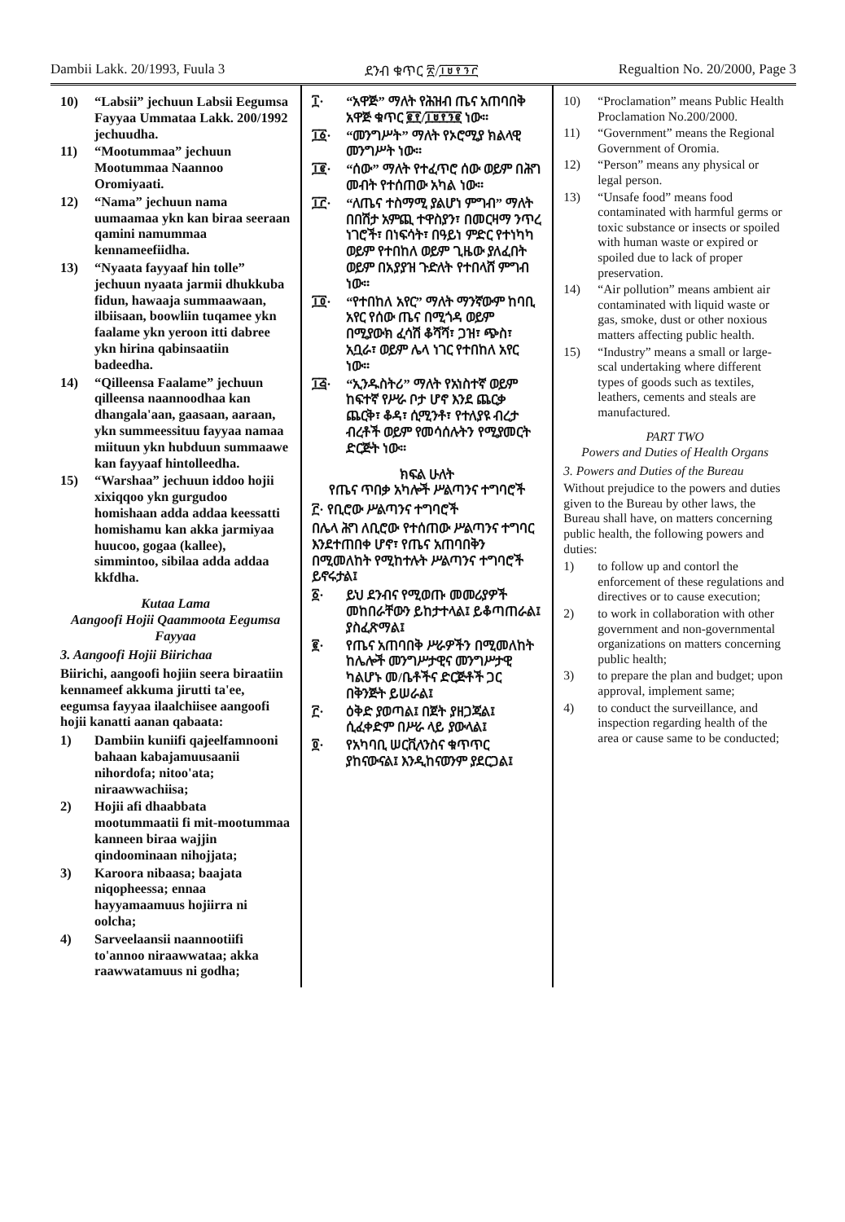Dambii Lakk. 20/1993, Fuula 3 ደንብ ቁጥር ፳/፲፱፻፺፫ Regualtion No. 20/2000, Page 3
10) “Labsii” jechuun Labsii Eegumsa Fayyaa Ummataa Lakk. 200/1992 jechuudha.
11) “Mootummaa” jechuun Mootummaa Naannoo Oromiyaati.
12) “Nama” jechuun nama uumaamaa ykn kan biraa seeraan qamini namummaa kennameefiidha.
13) “Nyaata fayyaaf hin tolle” jechuun nyaata jarmii dhukkuba fidun, hawaaja summaawaan, ilbiisaan, boowliin tuqamee ykn faalame ykn yeroon itti dabree ykn hirina qabinsaatiin badeedha.
14) “Qilleensa Faalame” jechuun qilleensa naannoodhaa kan dhangala'aan, gaasaan, aaraan, ykn summeessituu fayyaa namaa miituun ykn hubduun summaawe kan fayyaaf hintolleedha.
15) “Warshaa” jechuun iddoo hojii xixiqqoo ykn gurgudoo homishaan adda addaa keessatti homishamu kan akka jarmiyaa huucoo, gogaa (kallee), simmintoo, sibilaa adda addaa kkfdha.
Kutaa Lama
Aangoofi Hojii Qaammoota Eegumsa Fayyaa
3. Aangoofi Hojii Biirichaa
Biirichi, aangoofi hojiin seera biraatiin kennameef akkuma jirutti ta'ee, eegumsa fayyaa ilaalchiisee aangoofi hojii kanatti aanan qabaata:
1) Dambiin kuniifi qajeelfamnooni bahaan kabajamuusaanii nihordofa; nitoo'ata; niraawwachiisa;
2) Hojii afi dhaabbata mootummaatii fi mit-mootummaa kanneen biraa wajjin qindoominaan nihojjata;
3) Karoora nibaasa; baajata niqopheessa; ennaa hayyamaamuus hojiirra ni oolcha;
4) Sarveelaansii naannootiifi to'annoo niraawwataa; akka raawwatamuus ni godha;
፲· “አዋጅ” ማለት የሕዝብ ጤና አጠባበቅ አዋጅ ቁጥር ፪፻/፲፱፻፺፪ ነው።
፲፩· “መንግሥት” ማለት የኦሮሚያ ክልላዊ መንግሥት ነው።
፲፪· “ሰው” ማለት የተፈጥሮ ሰው ወይም በሕግ መብት የተሰጠው አካል ነው።
፲፫· “ለጤና ተስማሚ ያልሆነ ምግብ” ማለት በበሽታ አምጪ ተዋስያን፣ በመርዛማ ንጥረ ነገሮች፣ በነፍሳት፣ በዓይነ ምድር የተነካካ ወይም የተበከለ ወይም ጊዜው ያለፈበት ወይም በአያያዝ ጉድለት የተበላሸ ምግብ ነው።
፲፬· “የተበከለ አየር” ማለት ማንኛውም ከባቢ አየር የሰው ጤና በሚጎዳ ወይም በሚያውክ ፈሳሽ ቆሻሻ፣ ጋዝ፣ ጭስ፣ አቧራ፣ ወይም ሌላ ነገር የተበከለ አየር ነው።
፲፭· “ኢንዱስትሪ” ማለት የአነስተኛ ወይም ከፍተኛ የሥራ ቦታ ሆኖ እንደ ጨርቃ ጨርቅ፣ ቆዳ፣ ሲሚንቶ፣ የተለያዩ ብረታ ብረቶች ወይም የመሳሰሉትን የሚያመርት ድርጅት ነው።
ክፍል ሁለት
የጤና ጥበቃ አካሎች ሥልጣንና ተግባሮች
፫· የቢሮው ሥልጣንና ተግባሮች
በሌላ ሕግ ለቢሮው የተሰጠው ሥልጣንና ተግባር እንደተጠበቀ ሆኖ፣ የጤና አጠባበቅን በሚመለከት የሚከተሉት ሥልጣንና ተግባሮች ይኖሩታል፤
፩· ይህ ደንብና የሚወጡ መመሪያዎች መከበራቸውን ይከታተላል፤ ይቆጣጠራል፤ ያስፈጽማል፤
፪· የጤና አጠባበቅ ሥራዎችን በሚመለከት ከሌሎች መንግሥታዊና መንግሥታዊ ካልሆኑ መ/ቤቶችና ድርጅቶች ጋር በቅንጅት ይሠራል፤
፫· ዕቅድ ያወጣል፤ በጀት ያዘጋጃል፤ ሲፈቀድም በሥራ ላይ ያውላል፤
፬· የአካባቢ ሠርቪላንስና ቁጥጥር ያከናውናል፤ እንዲከናወንም ያደርጋል፤
10) “Proclamation” means Public Health Proclamation No.200/2000.
11) “Government” means the Regional Government of Oromia.
12) “Person” means any physical or legal person.
13) “Unsafe food” means food contaminated with harmful germs or toxic substance or insects or spoiled with human waste or expired or spoiled due to lack of proper preservation.
14) “Air pollution” means ambient air contaminated with liquid waste or gas, smoke, dust or other noxious matters affecting public health.
15) “Industry” means a small or large-scal undertaking where different types of goods such as textiles, leathers, cements and steals are manufactured.
PART TWO
Powers and Duties of Health Organs
3. Powers and Duties of the Bureau
Without prejudice to the powers and duties given to the Bureau by other laws, the Bureau shall have, on matters concerning public health, the following powers and duties:
1) to follow up and contorl the enforcement of these regulations and directives or to cause execution;
2) to work in collaboration with other government and non-governmental organizations on matters concerning public health;
3) to prepare the plan and budget; upon approval, implement same;
4) to conduct the surveillance, and inspection regarding health of the area or cause same to be conducted;